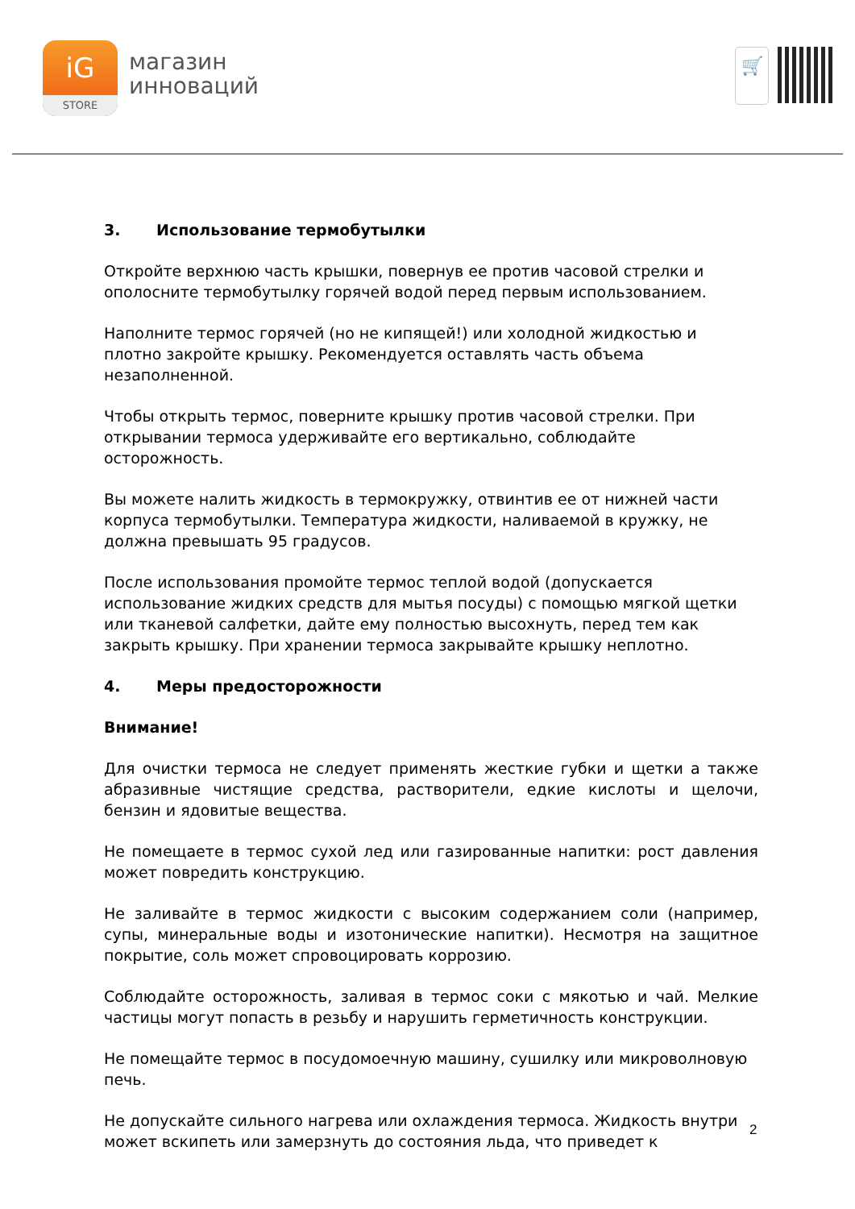iG
STORE
магазин
инноваций
🛒
3. Использование термобутылки
Откройте верхнюю часть крышки, повернув ее против часовой стрелки и ополосните термобутылку горячей водой перед первым использованием.
Наполните термос горячей (но не кипящей!) или холодной жидкостью и плотно закройте крышку. Рекомендуется оставлять часть объема незаполненной.
Чтобы открыть термос, поверните крышку против часовой стрелки. При открывании термоса удерживайте его вертикально, соблюдайте осторожность.
Вы можете налить жидкость в термокружку, отвинтив ее от нижней части корпуса термобутылки. Температура жидкости, наливаемой в кружку, не должна превышать 95 градусов.
После использования промойте термос теплой водой (допускается использование жидких средств для мытья посуды) с помощью мягкой щетки или тканевой салфетки, дайте ему полностью высохнуть, перед тем как закрыть крышку. При хранении термоса закрывайте крышку неплотно.
4. Меры предосторожности
Внимание!
Для очистки термоса не следует применять жесткие губки и щетки а также абразивные чистящие средства, растворители, едкие кислоты и щелочи, бензин и ядовитые вещества.
Не помещаете в термос сухой лед или газированные напитки: рост давления может повредить конструкцию.
Не заливайте в термос жидкости с высоким содержанием соли (например, супы, минеральные воды и изотонические напитки). Несмотря на защитное покрытие, соль может спровоцировать коррозию.
Соблюдайте осторожность, заливая в термос соки с мякотью и чай. Мелкие частицы могут попасть в резьбу и нарушить герметичность конструкции.
Не помещайте термос в посудомоечную машину, сушилку или микроволновую печь.
Не допускайте сильного нагрева или охлаждения термоса. Жидкость внутри может вскипеть или замерзнуть до состояния льда, что приведет к
2